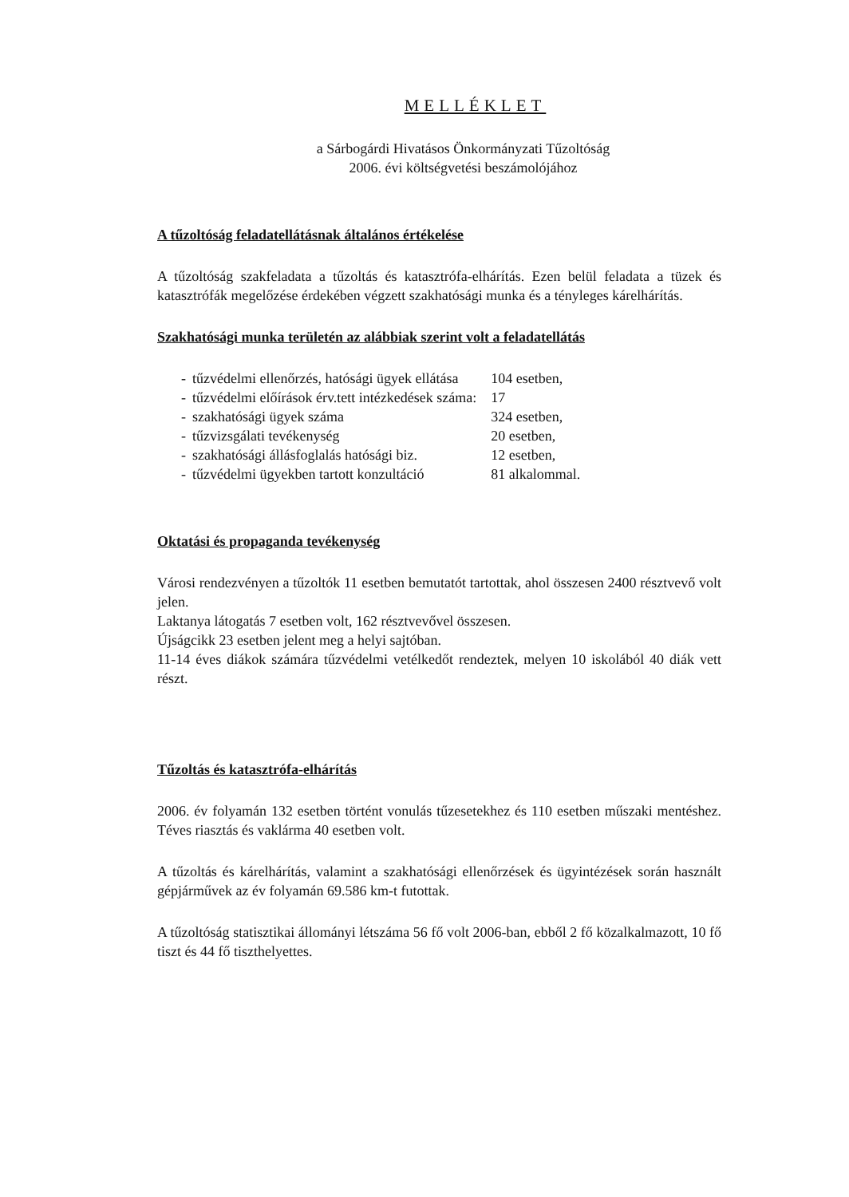MELLÉKLET
a Sárbogárdi Hivatásos Önkormányzati Tűzoltóság
2006. évi költségvetési beszámolójához
A tűzoltóság feladatellátásnak általános értékelése
A tűzoltóság szakfeladata a tűzoltás és katasztrófa-elhárítás. Ezen belül feladata a tüzek és katasztrófák megelőzése érdekében végzett szakhatósági munka és a tényleges kárelhárítás.
Szakhatósági munka területén az alábbiak szerint volt a feladatellátás
| - | tűzvédelmi ellenőrzés, hatósági ügyek ellátása | 104 esetben, |
| - | tűzvédelmi előírások érv.tett intézkedések száma: | 17 |
| - | szakhatósági ügyek száma | 324 esetben, |
| - | tűzvizsgálati tevékenység | 20 esetben, |
| - | szakhatósági állásfoglalás hatósági biz. | 12 esetben, |
| - | tűzvédelmi ügyekben tartott konzultáció | 81 alkalommal. |
Oktatási és propaganda tevékenység
Városi rendezvényen a tűzoltók 11 esetben bemutatót tartottak, ahol összesen 2400 résztvevő volt jelen.
Laktanya látogatás 7 esetben volt, 162 résztvevővel összesen.
Újságcikk 23 esetben jelent meg a helyi sajtóban.
11-14 éves diákok számára tűzvédelmi vetélkedőt rendeztek, melyen 10 iskolából 40 diák vett részt.
Tűzoltás és katasztrófa-elhárítás
2006. év folyamán 132 esetben történt vonulás tűzesetekhez és 110 esetben műszaki mentéshez. Téves riasztás és vaklárma 40 esetben volt.
A tűzoltás és kárelhárítás, valamint a szakhatósági ellenőrzések és ügyintézések során használt gépjárművek az év folyamán 69.586 km-t futottak.
A tűzoltóság statisztikai állományi létszáma 56 fő volt 2006-ban, ebből 2 fő közalkalmazott, 10 fő tiszt és 44 fő tiszthelyettes.